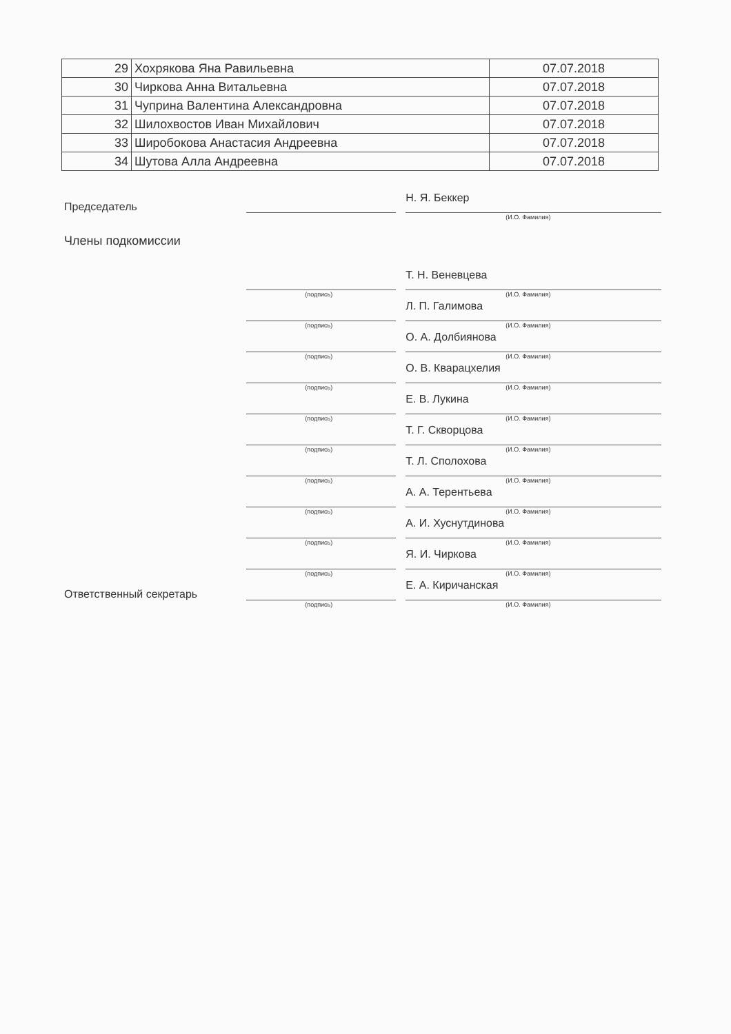| 29 | Хохрякова Яна Равильевна | 07.07.2018 |
| 30 | Чиркова Анна Витальевна | 07.07.2018 |
| 31 | Чуприна Валентина Александровна | 07.07.2018 |
| 32 | Шилохвостов Иван Михайлович | 07.07.2018 |
| 33 | Широбокова Анастасия Андреевна | 07.07.2018 |
| 34 | Шутова Алла Андреевна | 07.07.2018 |
Председатель
Н. Я. Беккер
(И.О. Фамилия)
Члены подкомиссии
(подпись)
Т. Н. Веневцева
(И.О. Фамилия)
(подпись)
Л. П. Галимова
(И.О. Фамилия)
(подпись)
О. А. Долбиянова
(И.О. Фамилия)
(подпись)
О. В. Кварацхелия
(И.О. Фамилия)
(подпись)
Е. В. Лукина
(И.О. Фамилия)
(подпись)
Т. Г. Скворцова
(И.О. Фамилия)
(подпись)
Т. Л. Сполохова
(И.О. Фамилия)
(подпись)
А. А. Терентьева
(И.О. Фамилия)
(подпись)
А. И. Хуснутдинова
(И.О. Фамилия)
(подпись)
Я. И. Чиркова
(И.О. Фамилия)
Ответственный секретарь
(подпись)
Е. А. Киричанская
(И.О. Фамилия)